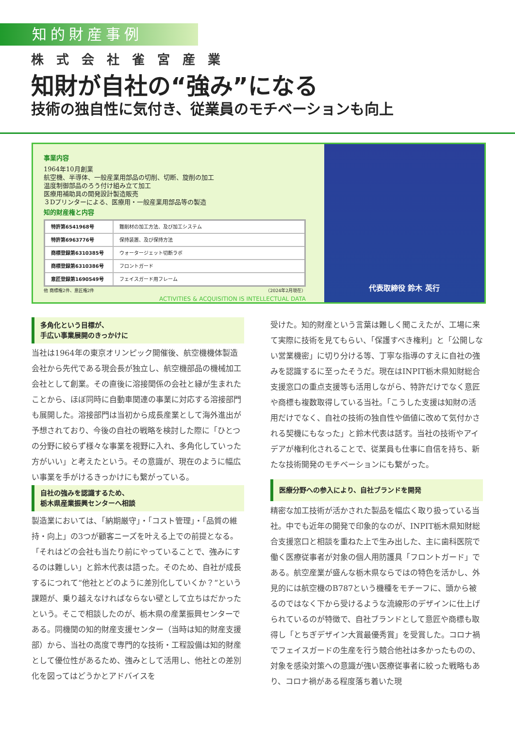知的財産事例
株式会社雀宮産業
知財が自社の“強み”になる
技術の独自性に気付き、従業員のモチベーションも向上
事業内容
1964年10月創業
航空機、半導体、一般産業用部品の切削、切断、旋削の加工
温度制御部品のろう付け組み立て加工
医療用補助具の開発設計製造販売
３Dプリンターによる、医療用・一般産業用部品等の製造
知的財産権と内容
| 特許第6541968号 | 難削材の加工方法、及び加工システム |
| 特許第6963776号 | 保持装置、及び保持方法 |
| 商標登録第6310385号 | ウォータージェット切断ラボ |
| 商標登録第6310386号 | フロントガード |
| 意匠登録第1690549号 | フェイスガード用フレーム |
他 商標権2件、意匠権2件 （2024年2月現在）
ACTIVITIES & ACQUISITION IS INTELLECTUAL DATA
代表取締役 鈴木 英行
多角化という目標が、
手広い事業展開のきっかけに
当社は1964年の東京オリンピック開催後、航空機機体製造会社から先代である現会長が独立し、航空機部品の機械加工会社として創業。その直後に溶接関係の会社と縁が生まれたことから、ほぼ同時に自動車関連の事業に対応する溶接部門も展開した。溶接部門は当初から成長産業として海外進出が予想されており、今後の自社の戦略を検討した際に「ひとつの分野に絞らず様々な事業を視野に入れ、多角化していった方がいい」と考えたという。その意識が、現在のように幅広い事業を手がけるきっかけにも繋がっている。
自社の強みを認識するため、
栃木県産業振興センターへ相談
製造業においては、「納期厳守」・「コスト管理」・「品質の維持・向上」の3つが顧客ニーズを叶える上での前提となる。「それはどの会社も当たり前にやっていることで、強みにするのは難しい」と鈴木代表は語った。そのため、自社が成長するにつれて“他社とどのように差別化していくか？”という課題が、乗り越えなければならない壁として立ちはだかったという。そこで相談したのが、栃木県の産業振興センターである。同機関の知的財産支援センター（当時は知的財産支援部）から、当社の高度で専門的な技術・工程設備は知的財産として優位性があるため、強みとして活用し、他社との差別化を図ってはどうかとアドバイスを
受けた。知的財産という言葉は難しく聞こえたが、工場に来て実際に技術を見てもらい、「保護すべき権利」と「公開しない営業機密」に切り分ける等、丁寧な指導のすえに自社の強みを認識するに至ったそうだ。現在はINPIT栃木県知財総合支援窓口の重点支援等も活用しながら、特許だけでなく意匠や商標も複数取得している当社。「こうした支援は知財の活用だけでなく、自社の技術の独自性や価値に改めて気付かされる契機にもなった」と鈴木代表は話す。当社の技術やアイデアが権利化されることで、従業員も仕事に自信を持ち、新たな技術開発のモチベーションにも繋がった。
医療分野への参入により、自社ブランドを開発
精密な加工技術が活かされた製品を幅広く取り扱っている当社。中でも近年の開発で印象的なのが、INPIT栃木県知財総合支援窓口と相談を重ねた上で生み出した、主に歯科医院で働く医療従事者が対象の個人用防護具「フロントガード」である。航空産業が盛んな栃木県ならではの特色を活かし、外見的には航空機のB787という機種をモチーフに、頭から被るのではなく下から受けるような流線形のデザインに仕上げられているのが特徴で、自社ブランドとして意匠や商標も取得し「とちぎデザイン大賞最優秀賞」を受賞した。コロナ禍でフェイスガードの生産を行う競合他社は多かったものの、対象を感染対策への意識が強い医療従事者に絞った戦略もあり、コロナ禍がある程度落ち着いた現